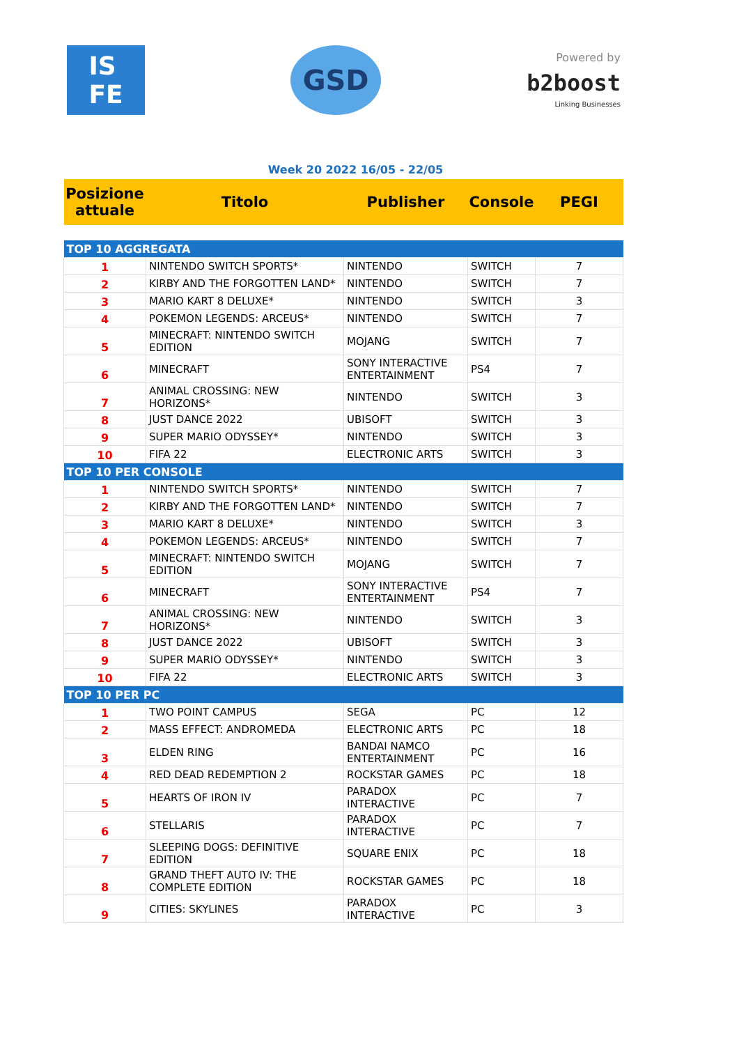IS
FE
GSD
Powered by
b2boost
Linking Businesses
Week 20 2022 16/05 - 22/05
| Posizione attuale | Titolo | Publisher | Console | PEGI |
| --- | --- | --- | --- | --- |
| TOP 10 AGGREGATA | | | | |
| 1 | NINTENDO SWITCH SPORTS* | NINTENDO | SWITCH | 7 |
| 2 | KIRBY AND THE FORGOTTEN LAND* | NINTENDO | SWITCH | 7 |
| 3 | MARIO KART 8 DELUXE* | NINTENDO | SWITCH | 3 |
| 4 | POKEMON LEGENDS: ARCEUS* | NINTENDO | SWITCH | 7 |
| 5 | MINECRAFT: NINTENDO SWITCH EDITION | MOJANG | SWITCH | 7 |
| 6 | MINECRAFT | SONY INTERACTIVE ENTERTAINMENT | PS4 | 7 |
| 7 | ANIMAL CROSSING: NEW HORIZONS* | NINTENDO | SWITCH | 3 |
| 8 | JUST DANCE 2022 | UBISOFT | SWITCH | 3 |
| 9 | SUPER MARIO ODYSSEY* | NINTENDO | SWITCH | 3 |
| 10 | FIFA 22 | ELECTRONIC ARTS | SWITCH | 3 |
| TOP 10 PER CONSOLE | | | | |
| 1 | NINTENDO SWITCH SPORTS* | NINTENDO | SWITCH | 7 |
| 2 | KIRBY AND THE FORGOTTEN LAND* | NINTENDO | SWITCH | 7 |
| 3 | MARIO KART 8 DELUXE* | NINTENDO | SWITCH | 3 |
| 4 | POKEMON LEGENDS: ARCEUS* | NINTENDO | SWITCH | 7 |
| 5 | MINECRAFT: NINTENDO SWITCH EDITION | MOJANG | SWITCH | 7 |
| 6 | MINECRAFT | SONY INTERACTIVE ENTERTAINMENT | PS4 | 7 |
| 7 | ANIMAL CROSSING: NEW HORIZONS* | NINTENDO | SWITCH | 3 |
| 8 | JUST DANCE 2022 | UBISOFT | SWITCH | 3 |
| 9 | SUPER MARIO ODYSSEY* | NINTENDO | SWITCH | 3 |
| 10 | FIFA 22 | ELECTRONIC ARTS | SWITCH | 3 |
| TOP 10 PER PC | | | | |
| 1 | TWO POINT CAMPUS | SEGA | PC | 12 |
| 2 | MASS EFFECT: ANDROMEDA | ELECTRONIC ARTS | PC | 18 |
| 3 | ELDEN RING | BANDAI NAMCO ENTERTAINMENT | PC | 16 |
| 4 | RED DEAD REDEMPTION 2 | ROCKSTAR GAMES | PC | 18 |
| 5 | HEARTS OF IRON IV | PARADOX INTERACTIVE | PC | 7 |
| 6 | STELLARIS | PARADOX INTERACTIVE | PC | 7 |
| 7 | SLEEPING DOGS: DEFINITIVE EDITION | SQUARE ENIX | PC | 18 |
| 8 | GRAND THEFT AUTO IV: THE COMPLETE EDITION | ROCKSTAR GAMES | PC | 18 |
| 9 | CITIES: SKYLINES | PARADOX INTERACTIVE | PC | 3 |